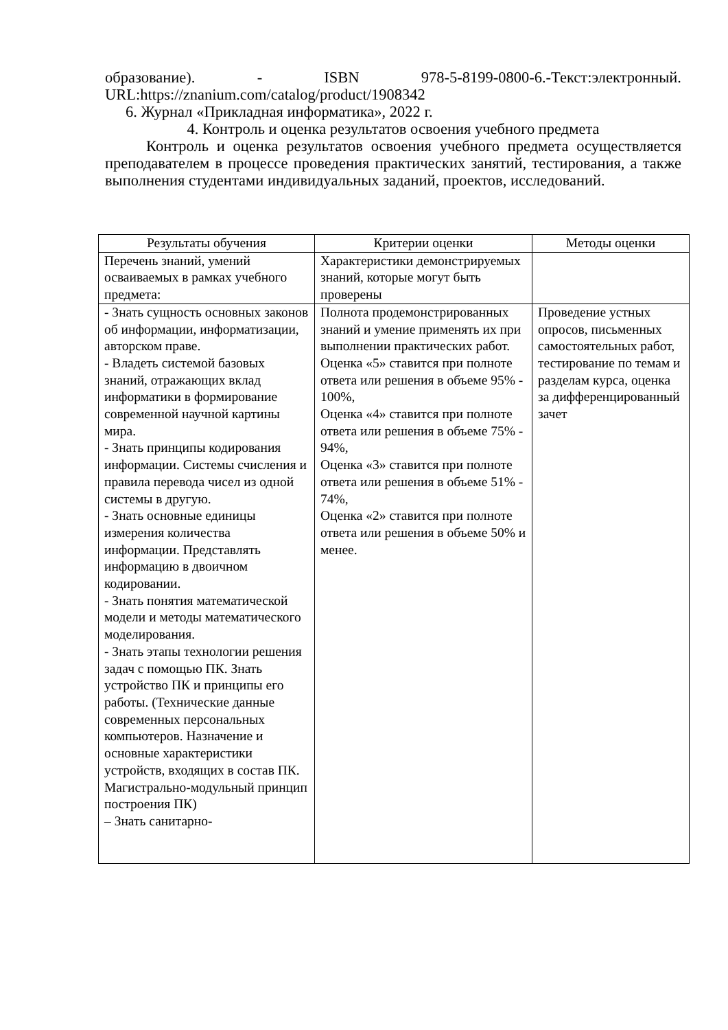образование). - ISBN 978-5-8199-0800-6.-Текст:электронный. URL:https://znanium.com/catalog/product/1908342
6. Журнал «Прикладная информатика», 2022 г.
4. Контроль и оценка результатов освоения учебного предмета
Контроль и оценка результатов освоения учебного предмета осуществляется преподавателем в процессе проведения практических занятий, тестирования, а также выполнения студентами индивидуальных заданий, проектов, исследований.
| Результаты обучения | Критерии оценки | Методы оценки |
| --- | --- | --- |
| Перечень знаний, умений осваиваемых в рамках учебного предмета: | Характеристики демонстрируемых знаний, которые могут быть проверены | |
| - Знать сущность основных законов об информации, информатизации, авторском праве. - Владеть системой базовых знаний, отражающих вклад информатики в формирование современной научной картины мира. - Знать принципы кодирования информации. Системы счисления и правила перевода чисел из одной системы в другую. - Знать основные единицы измерения количества информации. Представлять информацию в двоичном кодировании. - Знать понятия математической модели и методы математического моделирования. - Знать этапы технологии решения задач с помощью ПК. Знать устройство ПК и принципы его работы. (Технические данные современных персональных компьютеров. Назначение и основные характеристики устройств, входящих в состав ПК. Магистрально-модульный принцип построения ПК) – Знать санитарно- | Полнота продемонстрированных знаний и умение применять их при выполнении практических работ. Оценка «5» ставится при полноте ответа или решения в объеме 95% - 100%, Оценка «4» ставится при полноте ответа или решения в объеме 75% - 94%, Оценка «3» ставится при полноте ответа или решения в объеме 51% - 74%, Оценка «2» ставится при полноте ответа или решения в объеме 50% и менее. | Проведение устных опросов, письменных самостоятельных работ, тестирование по темам и разделам курса, оценка за дифференцированный зачет |